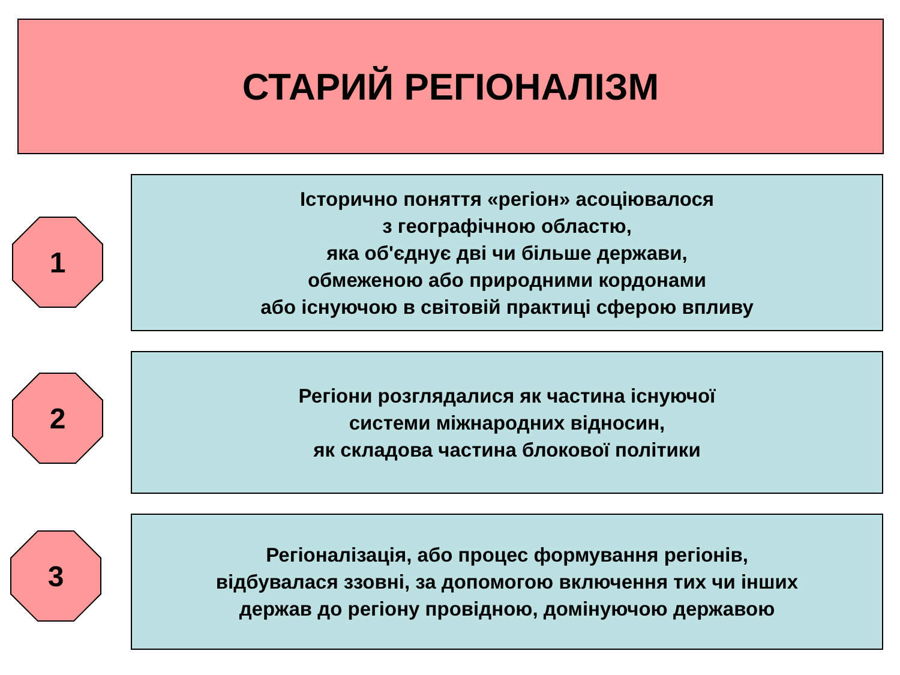СТАРИЙ РЕГІОНАЛІЗМ
1
Історично поняття «регіон» асоціювалося
з географічною областю,
яка об'єднує дві чи більше держави,
обмеженою або природними кордонами
або існуючою в світовій практиці сферою впливу
2
Регіони розглядалися як частина існуючої
системи міжнародних відносин,
як складова частина блокової політики
3
Регіоналізація, або процес формування регіонів,
відбувалася ззовні, за допомогою включення тих чи інших
держав до регіону провідною, домінуючою державою